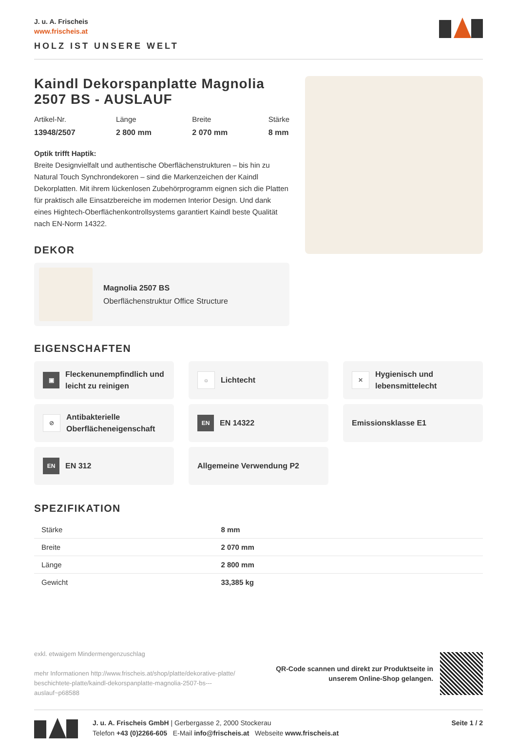J. u. A. Frischeis
www.frischeis.at
HOLZ IST UNSERE WELT
Kaindl Dekorspanplatte Magnolia 2507 BS - AUSLAUF
Artikel-Nr.
13948/2507
Länge
2 800 mm
Breite
2 070 mm
Stärke
8 mm
Optik trifft Haptik:
Breite Designvielfalt und authentische Oberflächenstrukturen – bis hin zu Natural Touch Synchrondekoren – sind die Markenzeichen der Kaindl Dekorplatten. Mit ihrem lückenlosen Zubehörprogramm eignen sich die Platten für praktisch alle Einsatzbereiche im modernen Interior Design. Und dank eines Hightech-Oberflächenkontrollsystems garantiert Kaindl beste Qualität nach EN-Norm 14322.
DEKOR
Magnolia 2507 BS
Oberflächenstruktur Office Structure
EIGENSCHAFTEN
▣ Fleckenunempfindlich und leicht zu reinigen
☼ Lichtecht
✕ Hygienisch und lebensmittelecht
⊘ Antibakterielle Oberflächeneigenschaft
EN EN 14322
Emissionsklasse E1
EN EN 312
Allgemeine Verwendung P2
SPEZIFIKATION
| Stärke | 8 mm |
| Breite | 2 070 mm |
| Länge | 2 800 mm |
| Gewicht | 33,385 kg |
exkl. etwaigem Mindermengenzuschlag
mehr Informationen http://www.frischeis.at/shop/platte/dekorative-platte/ beschichtete-platte/kaindl-dekorspanplatte-magnolia-2507-bs---auslauf~p68588
QR-Code scannen und direkt zur Produktseite in
unserem Online-Shop gelangen.
J. u. A. Frischeis GmbH | Gerbergasse 2, 2000 Stockerau
Telefon +43 (0)2266-605 E-Mail info@frischeis.at Webseite www.frischeis.at
Seite 1 / 2